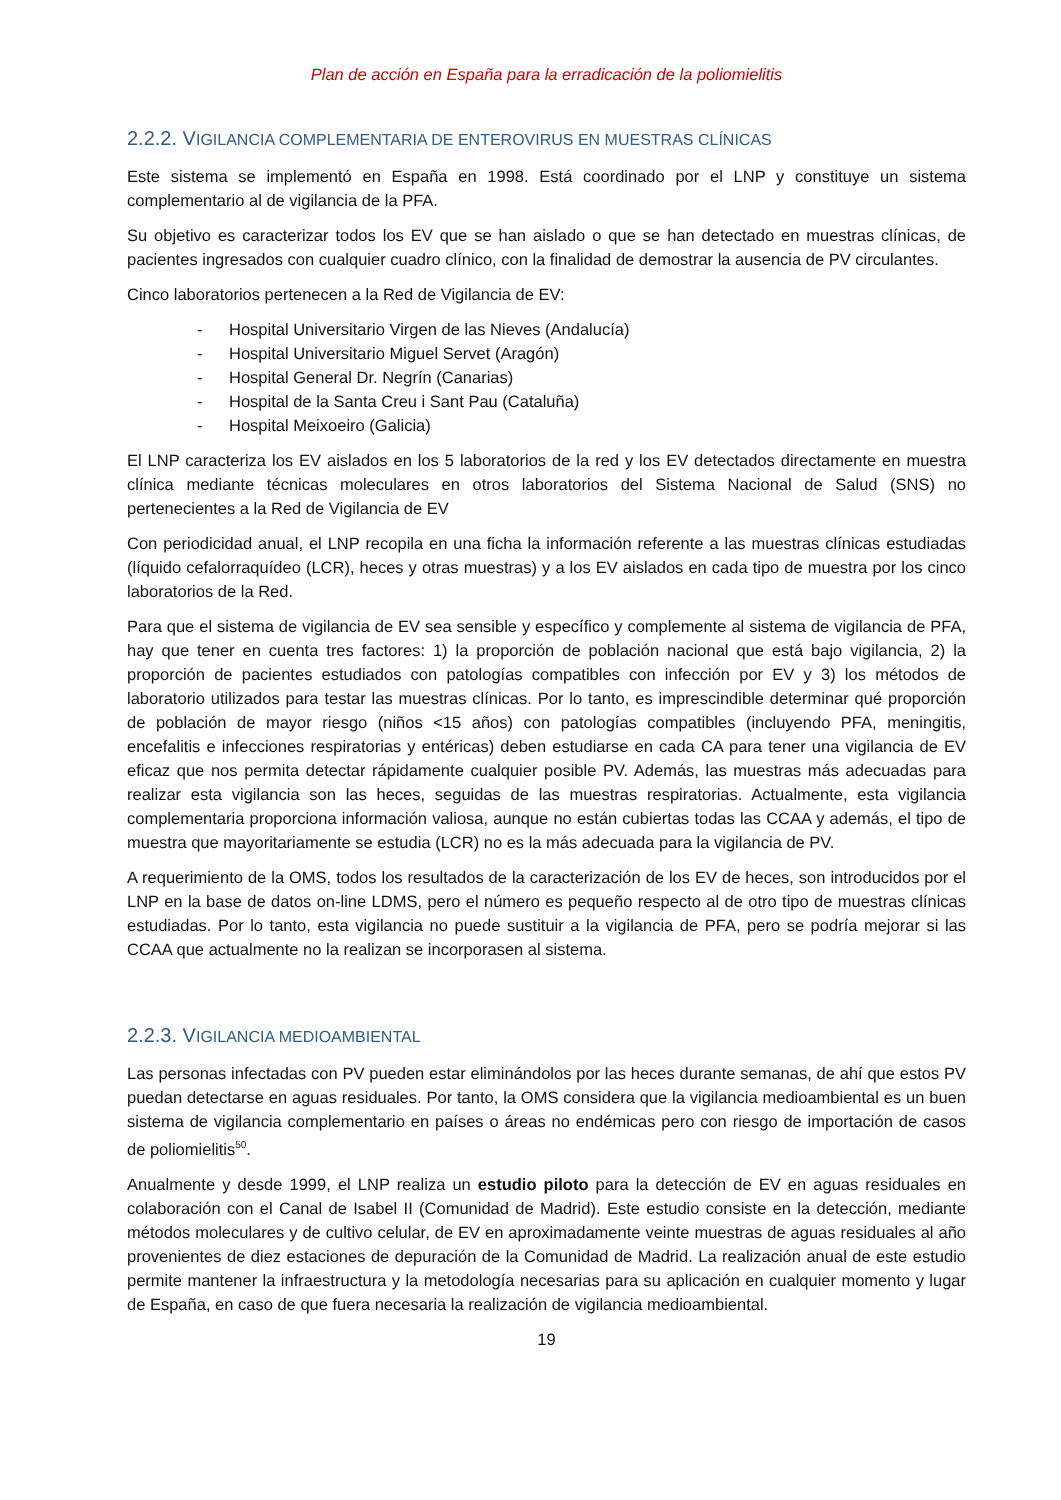Plan de acción en España para la erradicación de la poliomielitis
2.2.2. VIGILANCIA COMPLEMENTARIA DE ENTEROVIRUS EN MUESTRAS CLÍNICAS
Este sistema se implementó en España en 1998. Está coordinado por el LNP y constituye un sistema complementario al de vigilancia de la PFA.
Su objetivo es caracterizar todos los EV que se han aislado o que se han detectado en muestras clínicas, de pacientes ingresados con cualquier cuadro clínico, con la finalidad de demostrar la ausencia de PV circulantes.
Cinco laboratorios pertenecen a la Red de Vigilancia de EV:
- Hospital Universitario Virgen de las Nieves (Andalucía)
- Hospital Universitario Miguel Servet (Aragón)
- Hospital General Dr. Negrín (Canarias)
- Hospital de la Santa Creu i Sant Pau (Cataluña)
- Hospital Meixoeiro (Galicia)
El LNP caracteriza los EV aislados en los 5 laboratorios de la red y los EV detectados directamente en muestra clínica mediante técnicas moleculares en otros laboratorios del Sistema Nacional de Salud (SNS) no pertenecientes a la Red de Vigilancia de EV
Con periodicidad anual, el LNP recopila en una ficha la información referente a las muestras clínicas estudiadas (líquido cefalorraquídeo (LCR), heces y otras muestras) y a los EV aislados en cada tipo de muestra por los cinco laboratorios de la Red.
Para que el sistema de vigilancia de EV sea sensible y específico y complemente al sistema de vigilancia de PFA, hay que tener en cuenta tres factores: 1) la proporción de población nacional que está bajo vigilancia, 2) la proporción de pacientes estudiados con patologías compatibles con infección por EV y 3) los métodos de laboratorio utilizados para testar las muestras clínicas. Por lo tanto, es imprescindible determinar qué proporción de población de mayor riesgo (niños <15 años) con patologías compatibles (incluyendo PFA, meningitis, encefalitis e infecciones respiratorias y entéricas) deben estudiarse en cada CA para tener una vigilancia de EV eficaz que nos permita detectar rápidamente cualquier posible PV. Además, las muestras más adecuadas para realizar esta vigilancia son las heces, seguidas de las muestras respiratorias. Actualmente, esta vigilancia complementaria proporciona información valiosa, aunque no están cubiertas todas las CCAA y además, el tipo de muestra que mayoritariamente se estudia (LCR) no es la más adecuada para la vigilancia de PV.
A requerimiento de la OMS, todos los resultados de la caracterización de los EV de heces, son introducidos por el LNP en la base de datos on-line LDMS, pero el número es pequeño respecto al de otro tipo de muestras clínicas estudiadas. Por lo tanto, esta vigilancia no puede sustituir a la vigilancia de PFA, pero se podría mejorar si las CCAA que actualmente no la realizan se incorporasen al sistema.
2.2.3. VIGILANCIA MEDIOAMBIENTAL
Las personas infectadas con PV pueden estar eliminándolos por las heces durante semanas, de ahí que estos PV puedan detectarse en aguas residuales. Por tanto, la OMS considera que la vigilancia medioambiental es un buen sistema de vigilancia complementario en países o áreas no endémicas pero con riesgo de importación de casos de poliomielitis<sup>50</sup>.
Anualmente y desde 1999, el LNP realiza un estudio piloto para la detección de EV en aguas residuales en colaboración con el Canal de Isabel II (Comunidad de Madrid). Este estudio consiste en la detección, mediante métodos moleculares y de cultivo celular, de EV en aproximadamente veinte muestras de aguas residuales al año provenientes de diez estaciones de depuración de la Comunidad de Madrid. La realización anual de este estudio permite mantener la infraestructura y la metodología necesarias para su aplicación en cualquier momento y lugar de España, en caso de que fuera necesaria la realización de vigilancia medioambiental.
19